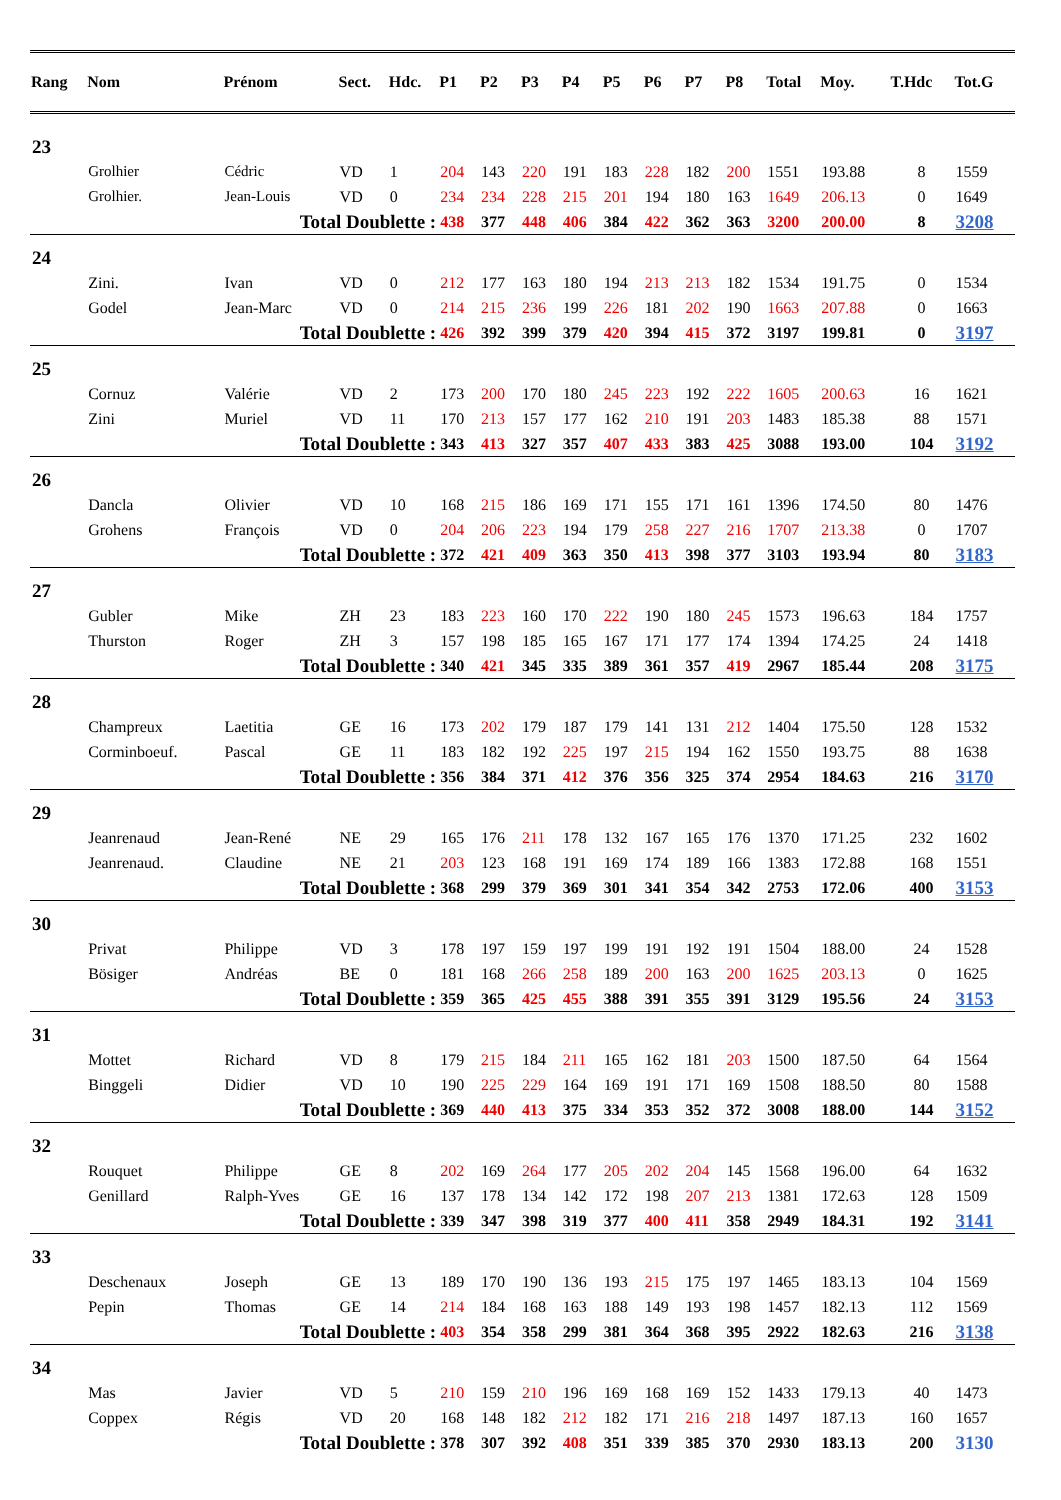| Rang | Nom | Prénom | Sect. | Hdc. | P1 | P2 | P3 | P4 | P5 | P6 | P7 | P8 | Total | Moy. | T.Hdc | Tot.G |
| --- | --- | --- | --- | --- | --- | --- | --- | --- | --- | --- | --- | --- | --- | --- | --- | --- |
| 23 | | | | | | | | | | | | | | | | |
| | Grolhier | Cédric | VD | 1 | 204 | 143 | 220 | 191 | 183 | 228 | 182 | 200 | 1551 | 193.88 | 8 | 1559 |
| | Grolhier. | Jean-Louis | VD | 0 | 234 | 234 | 228 | 215 | 201 | 194 | 180 | 163 | 1649 | 206.13 | 0 | 1649 |
| | | Total Doublette : | | | 438 | 377 | 448 | 406 | 384 | 422 | 362 | 363 | 3200 | 200.00 | 8 | 3208 |
| 24 | | | | | | | | | | | | | | | | |
| | Zini. | Ivan | VD | 0 | 212 | 177 | 163 | 180 | 194 | 213 | 213 | 182 | 1534 | 191.75 | 0 | 1534 |
| | Godel | Jean-Marc | VD | 0 | 214 | 215 | 236 | 199 | 226 | 181 | 202 | 190 | 1663 | 207.88 | 0 | 1663 |
| | | Total Doublette : | | | 426 | 392 | 399 | 379 | 420 | 394 | 415 | 372 | 3197 | 199.81 | 0 | 3197 |
| 25 | | | | | | | | | | | | | | | | |
| | Cornuz | Valérie | VD | 2 | 173 | 200 | 170 | 180 | 245 | 223 | 192 | 222 | 1605 | 200.63 | 16 | 1621 |
| | Zini | Muriel | VD | 11 | 170 | 213 | 157 | 177 | 162 | 210 | 191 | 203 | 1483 | 185.38 | 88 | 1571 |
| | | Total Doublette : | | | 343 | 413 | 327 | 357 | 407 | 433 | 383 | 425 | 3088 | 193.00 | 104 | 3192 |
| 26 | | | | | | | | | | | | | | | | |
| | Dancla | Olivier | VD | 10 | 168 | 215 | 186 | 169 | 171 | 155 | 171 | 161 | 1396 | 174.50 | 80 | 1476 |
| | Grohens | François | VD | 0 | 204 | 206 | 223 | 194 | 179 | 258 | 227 | 216 | 1707 | 213.38 | 0 | 1707 |
| | | Total Doublette : | | | 372 | 421 | 409 | 363 | 350 | 413 | 398 | 377 | 3103 | 193.94 | 80 | 3183 |
| 27 | | | | | | | | | | | | | | | | |
| | Gubler | Mike | ZH | 23 | 183 | 223 | 160 | 170 | 222 | 190 | 180 | 245 | 1573 | 196.63 | 184 | 1757 |
| | Thurston | Roger | ZH | 3 | 157 | 198 | 185 | 165 | 167 | 171 | 177 | 174 | 1394 | 174.25 | 24 | 1418 |
| | | Total Doublette : | | | 340 | 421 | 345 | 335 | 389 | 361 | 357 | 419 | 2967 | 185.44 | 208 | 3175 |
| 28 | | | | | | | | | | | | | | | | |
| | Champreux | Laetitia | GE | 16 | 173 | 202 | 179 | 187 | 179 | 141 | 131 | 212 | 1404 | 175.50 | 128 | 1532 |
| | Corminboeuf. | Pascal | GE | 11 | 183 | 182 | 192 | 225 | 197 | 215 | 194 | 162 | 1550 | 193.75 | 88 | 1638 |
| | | Total Doublette : | | | 356 | 384 | 371 | 412 | 376 | 356 | 325 | 374 | 2954 | 184.63 | 216 | 3170 |
| 29 | | | | | | | | | | | | | | | | |
| | Jeanrenaud | Jean-René | NE | 29 | 165 | 176 | 211 | 178 | 132 | 167 | 165 | 176 | 1370 | 171.25 | 232 | 1602 |
| | Jeanrenaud. | Claudine | NE | 21 | 203 | 123 | 168 | 191 | 169 | 174 | 189 | 166 | 1383 | 172.88 | 168 | 1551 |
| | | Total Doublette : | | | 368 | 299 | 379 | 369 | 301 | 341 | 354 | 342 | 2753 | 172.06 | 400 | 3153 |
| 30 | | | | | | | | | | | | | | | | |
| | Privat | Philippe | VD | 3 | 178 | 197 | 159 | 197 | 199 | 191 | 192 | 191 | 1504 | 188.00 | 24 | 1528 |
| | Bösiger | Andréas | BE | 0 | 181 | 168 | 266 | 258 | 189 | 200 | 163 | 200 | 1625 | 203.13 | 0 | 1625 |
| | | Total Doublette : | | | 359 | 365 | 425 | 455 | 388 | 391 | 355 | 391 | 3129 | 195.56 | 24 | 3153 |
| 31 | | | | | | | | | | | | | | | | |
| | Mottet | Richard | VD | 8 | 179 | 215 | 184 | 211 | 165 | 162 | 181 | 203 | 1500 | 187.50 | 64 | 1564 |
| | Binggeli | Didier | VD | 10 | 190 | 225 | 229 | 164 | 169 | 191 | 171 | 169 | 1508 | 188.50 | 80 | 1588 |
| | | Total Doublette : | | | 369 | 440 | 413 | 375 | 334 | 353 | 352 | 372 | 3008 | 188.00 | 144 | 3152 |
| 32 | | | | | | | | | | | | | | | | |
| | Rouquet | Philippe | GE | 8 | 202 | 169 | 264 | 177 | 205 | 202 | 204 | 145 | 1568 | 196.00 | 64 | 1632 |
| | Genillard | Ralph-Yves | GE | 16 | 137 | 178 | 134 | 142 | 172 | 198 | 207 | 213 | 1381 | 172.63 | 128 | 1509 |
| | | Total Doublette : | | | 339 | 347 | 398 | 319 | 377 | 400 | 411 | 358 | 2949 | 184.31 | 192 | 3141 |
| 33 | | | | | | | | | | | | | | | | |
| | Deschenaux | Joseph | GE | 13 | 189 | 170 | 190 | 136 | 193 | 215 | 175 | 197 | 1465 | 183.13 | 104 | 1569 |
| | Pepin | Thomas | GE | 14 | 214 | 184 | 168 | 163 | 188 | 149 | 193 | 198 | 1457 | 182.13 | 112 | 1569 |
| | | Total Doublette : | | | 403 | 354 | 358 | 299 | 381 | 364 | 368 | 395 | 2922 | 182.63 | 216 | 3138 |
| 34 | | | | | | | | | | | | | | | | |
| | Mas | Javier | VD | 5 | 210 | 159 | 210 | 196 | 169 | 168 | 169 | 152 | 1433 | 179.13 | 40 | 1473 |
| | Coppex | Régis | VD | 20 | 168 | 148 | 182 | 212 | 182 | 171 | 216 | 218 | 1497 | 187.13 | 160 | 1657 |
| | | Total Doublette : | | | 378 | 307 | 392 | 408 | 351 | 339 | 385 | 370 | 2930 | 183.13 | 200 | 3130 |